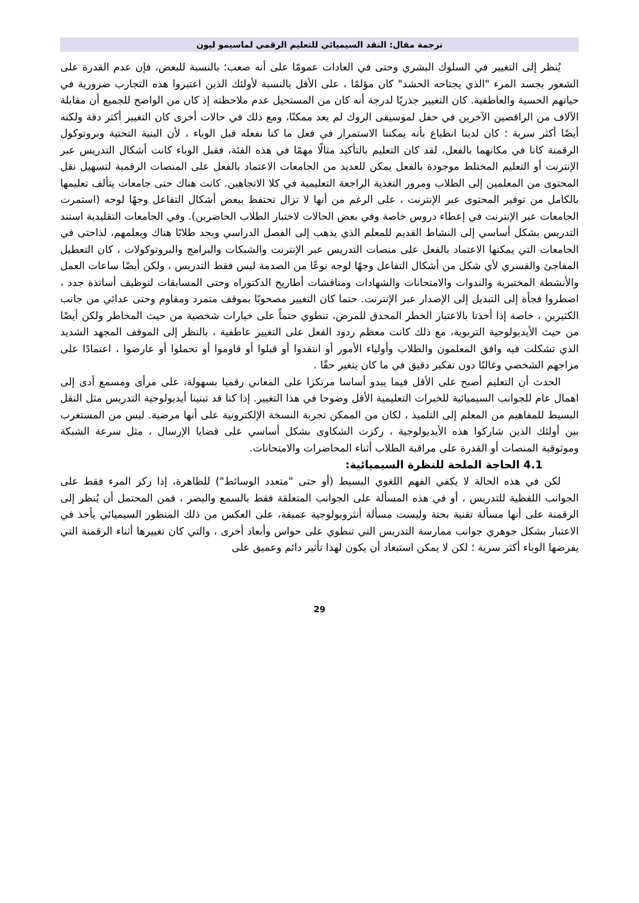ترجمة مقال: النقد السيميائي للتعليم الرقمي لماسيمو ليون
يُنظر إلى التغيير في السلوك البشري وحتى في العادات عمومًا على أنه صعب؛ بالنسبة للبعض، فإن عدم القدرة على الشعور بجسد المرء "الذي يجتاحه الحشد" كان مؤلمًا ، على الأقل بالنسبة لأولئك الذين اعتبروا هذه التجارب ضرورية في حياتهم الحسية والعاطفية. كان التغيير جذريًا لدرجة أنه كان من المستحيل عدم ملاحظته إذ كان من الواضح للجميع أن مقابلة الآلاف من الراقصين الآخرين في حفل لموسيقى الروك لم يعد ممكنًا، ومع ذلك في حالات أخرى كان التغيير أكثر دقة ولكنه أيضًا أكثر سرية ؛ كان لدينا انطباع بأنه يمكننا الاستمرار في فعل ما كنا نفعله قبل الوباء ، لأن البنية التحتية وبروتوكول الرقمنة كانا في مكانهما بالفعل، لقد كان التعليم بالتأكيد مثالًا مهمًا في هذه الفئة، فقبل الوباء كانت أشكال التدريس عبر الإنترنت أو التعليم المختلط موجودة بالفعل يمكن للعديد من الجامعات الاعتماد بالفعل على المنصات الرقمية لتسهيل نقل المحتوى من المعلمين إلى الطلاب ومرور التغذية الراجعة التعليمية في كلا الاتجاهين. كانت هناك حتى جامعات يتألف تعليمها بالكامل من توفير المحتوى عبر الإنترنت ، على الرغم من أنها لا تزال تحتفظ ببعض أشكال التفاعل وجهًا لوجه (استمرت الجامعات عبر الإنترنت في إعطاء دروس خاصة وفي بعض الحالات لاختبار الطلاب الحاضرين). وفي الجامعات التقليدية استند التدريس بشكل أساسي إلى النشاط القديم للمعلم الذي يذهب إلى الفصل الدراسي ويجد طلابًا هناك ويعلمهم، لذاحتى في الجامعات التي يمكنها الاعتماد بالفعل على منصات التدريس عبر الإنترنت والشبكات والبرامج والبروتوكولات ، كان التعطيل المفاجئ والقسري لأي شكل من أشكال التفاعل وجهًا لوجه نوعًا من الصدمة ليس فقط التدريس ، ولكن أيضًا ساعات العمل والأنشطة المختبرية والندوات والامتحانات والشهادات ومناقشات أطاريح الدكتوراه وحتى المسابقات لتوظيف أساتذة جدد ، اضطروا فجأة إلى التبديل إلى الإصدار عبر الإنترنت. حتما كان التغيير مصحوبًا بموقف متمرد ومقاوم وحتى عدائي من جانب الكثيرين ، خاصة إذا أخذنا بالاعتبار الخطر المحدق للمرض، تنطوي حتماً على خيارات شخصية من حيث المخاطر ولكن أيضًا من حيث الأيديولوجية التربوية، مع ذلك كانت معظم ردود الفعل على التغيير عاطفية ، بالنظر إلى الموقف المجهد الشديد الذي تشكلت فيه وافق المعلمون والطلاب وأولياء الأمور أو انتقدوا أو قبلوا أو قاوموا أو تحملوا أو عارضوا ، اعتمادًا على مزاجهم الشخصي وغالبًا دون تفكير دقيق في ما كان يتغير حقًا .
الحدث أن التعليم أصبح على الأقل فيما يبدو أساسا مرتكزا على المعاني رقميا بسهولة، على مرأى ومسمع أدى إلى اهمال عام للجوانب السيميائية للخبرات التعليمية الأقل وضوحا في هذا التغيير. إذا كنا قد تبنينا أيديولوجية التدريس مثل النقل البسيط للمفاهيم من المعلم إلى التلميذ ، لكان من الممكن تجربة النسخة الإلكترونية على أنها مرضية. ليس من المستغرب بين أولئك الذين شاركوا هذه الأيديولوجية ، ركزت الشكاوى بشكل أساسي على قضايا الإرسال ، مثل سرعة الشبكة وموثوقية المنصات أو القدرة على مراقبة الطلاب أثناء المحاضرات والامتحانات.
4.1 الحاجة الملحة للنظرة السيميائية:
لكن في هذه الحالة لا يكفي الفهم اللغوي البسيط (أو حتى "متعدد الوسائط") للظاهرة، إذا ركز المرء فقط على الجوانب اللفظية للتدريس ، أو في هذه المسألة على الجوانب المتعلقة فقط بالسمع والبصر ، فمن المحتمل أن يُنظر إلى الرقمنة على أنها مسألة تقنية بحتة وليست مسألة أنثروبولوجية عميقة، على العكس من ذلك المنظور السيميائي يأخذ في الاعتبار بشكل جوهري جوانب ممارسة التدريس التي تنطوي على حواس وأبعاد أخرى ، والتي كان تغييرها أثناء الرقمنة التي يفرضها الوباء أكثر سرية ؛ لكن لا يمكن استبعاد أن يكون لهذا تأثير دائم وعميق على
29